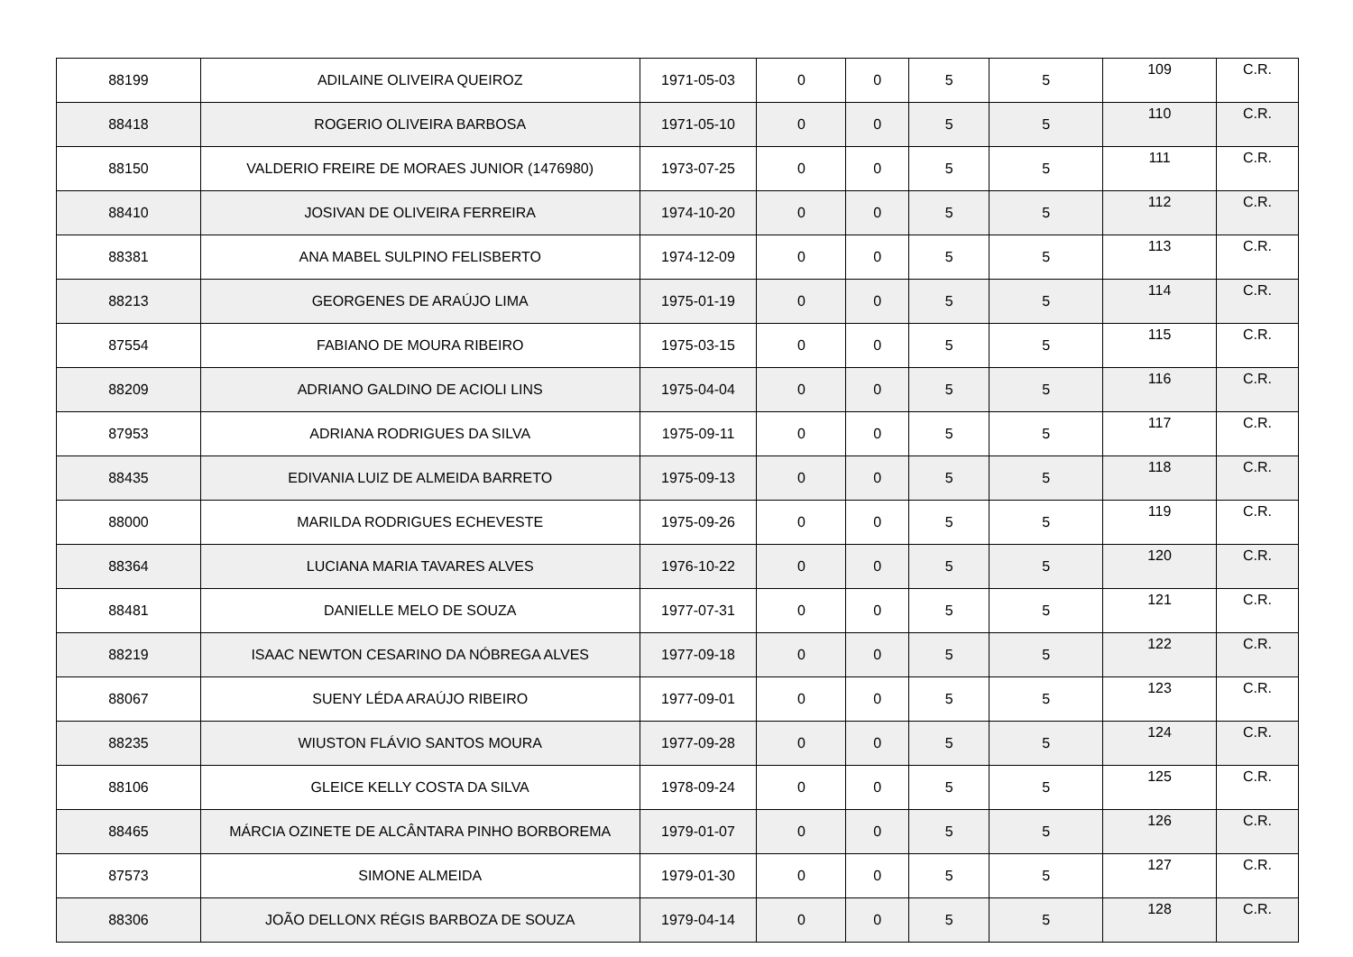| 88199 | ADILAINE OLIVEIRA QUEIROZ | 1971-05-03 | 0 | 0 | 5 | 5 | 109 | C.R. |
| 88418 | ROGERIO OLIVEIRA BARBOSA | 1971-05-10 | 0 | 0 | 5 | 5 | 110 | C.R. |
| 88150 | VALDERIO FREIRE DE MORAES JUNIOR (1476980) | 1973-07-25 | 0 | 0 | 5 | 5 | 111 | C.R. |
| 88410 | JOSIVAN DE OLIVEIRA FERREIRA | 1974-10-20 | 0 | 0 | 5 | 5 | 112 | C.R. |
| 88381 | ANA MABEL SULPINO FELISBERTO | 1974-12-09 | 0 | 0 | 5 | 5 | 113 | C.R. |
| 88213 | GEORGENES DE ARAÚJO LIMA | 1975-01-19 | 0 | 0 | 5 | 5 | 114 | C.R. |
| 87554 | FABIANO DE MOURA RIBEIRO | 1975-03-15 | 0 | 0 | 5 | 5 | 115 | C.R. |
| 88209 | ADRIANO GALDINO DE ACIOLI LINS | 1975-04-04 | 0 | 0 | 5 | 5 | 116 | C.R. |
| 87953 | ADRIANA RODRIGUES DA SILVA | 1975-09-11 | 0 | 0 | 5 | 5 | 117 | C.R. |
| 88435 | EDIVANIA LUIZ DE ALMEIDA BARRETO | 1975-09-13 | 0 | 0 | 5 | 5 | 118 | C.R. |
| 88000 | MARILDA RODRIGUES ECHEVESTE | 1975-09-26 | 0 | 0 | 5 | 5 | 119 | C.R. |
| 88364 | LUCIANA MARIA TAVARES ALVES | 1976-10-22 | 0 | 0 | 5 | 5 | 120 | C.R. |
| 88481 | DANIELLE MELO DE SOUZA | 1977-07-31 | 0 | 0 | 5 | 5 | 121 | C.R. |
| 88219 | ISAAC NEWTON CESARINO DA NÓBREGA ALVES | 1977-09-18 | 0 | 0 | 5 | 5 | 122 | C.R. |
| 88067 | SUENY LÉDA ARAÚJO RIBEIRO | 1977-09-01 | 0 | 0 | 5 | 5 | 123 | C.R. |
| 88235 | WIUSTON FLÁVIO SANTOS MOURA | 1977-09-28 | 0 | 0 | 5 | 5 | 124 | C.R. |
| 88106 | GLEICE KELLY COSTA DA SILVA | 1978-09-24 | 0 | 0 | 5 | 5 | 125 | C.R. |
| 88465 | MÁRCIA OZINETE DE ALCÂNTARA PINHO BORBOREMA | 1979-01-07 | 0 | 0 | 5 | 5 | 126 | C.R. |
| 87573 | SIMONE ALMEIDA | 1979-01-30 | 0 | 0 | 5 | 5 | 127 | C.R. |
| 88306 | JOÃO DELLONX RÉGIS BARBOZA DE SOUZA | 1979-04-14 | 0 | 0 | 5 | 5 | 128 | C.R. |